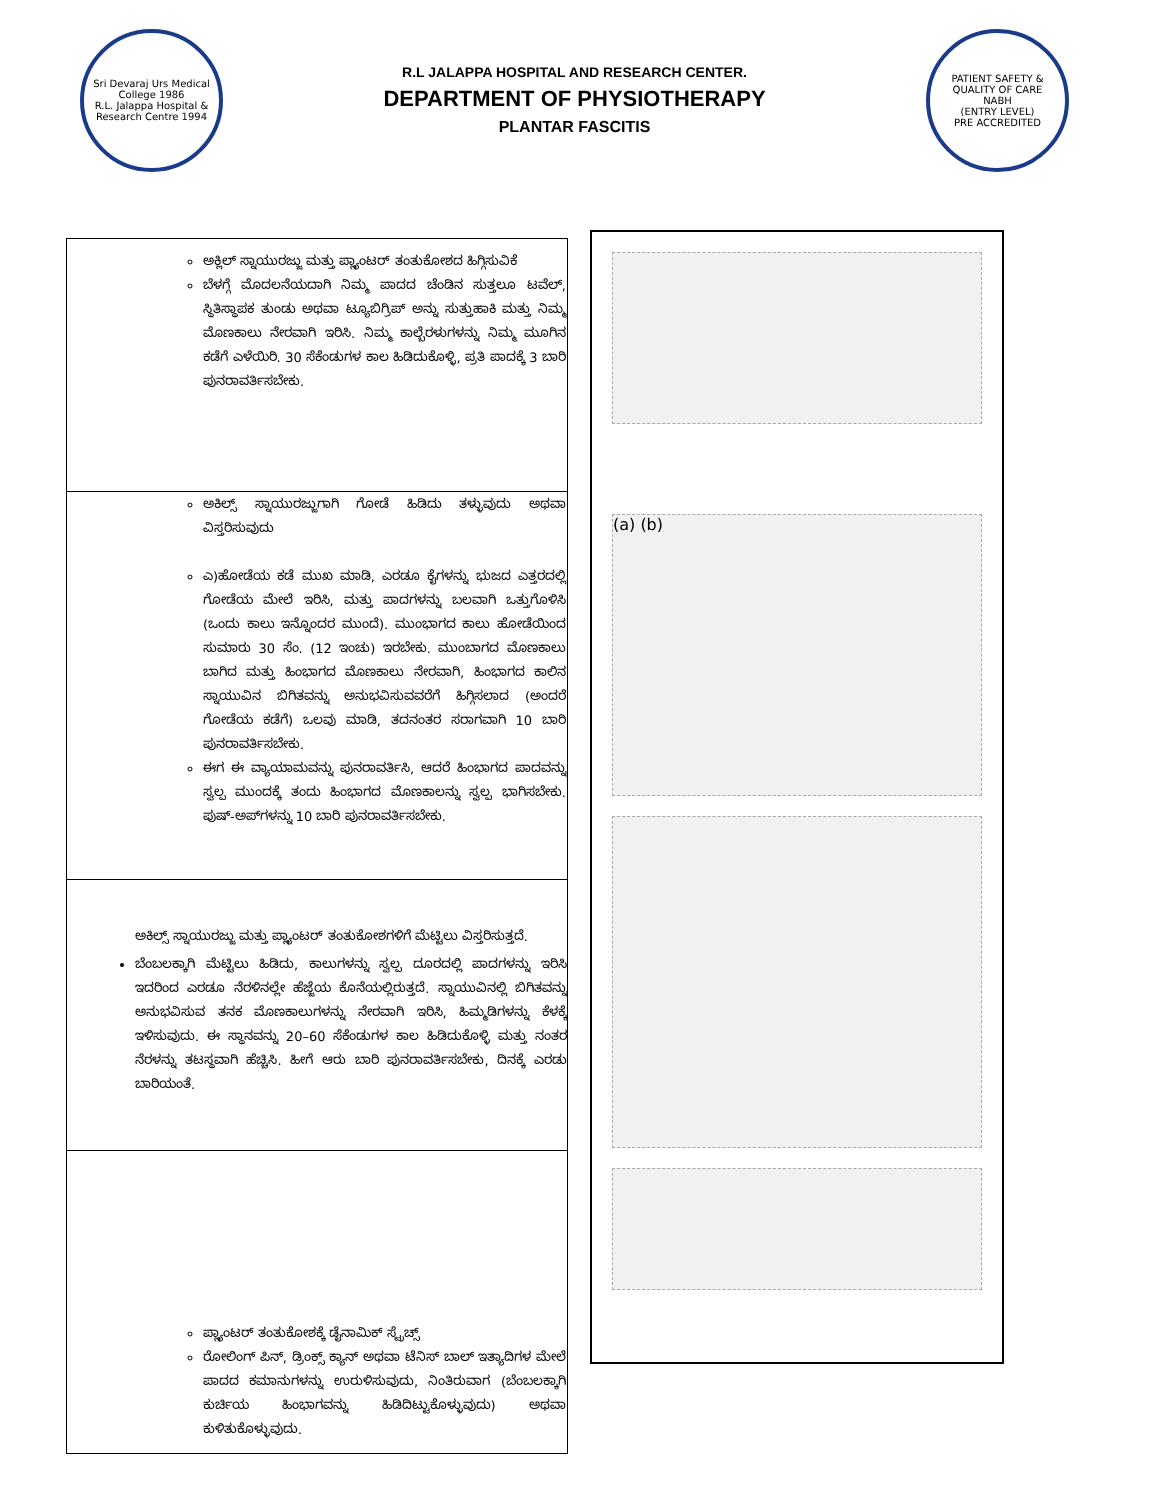Sri Devaraj Urs Medical College 1986
R.L. Jalappa Hospital & Research Centre 1994
R.L JALAPPA HOSPITAL AND RESEARCH CENTER.
DEPARTMENT OF PHYSIOTHERAPY
PLANTAR FASCITIS
PATIENT SAFETY & QUALITY OF CARE
NABH
(ENTRY LEVEL)
PRE ACCREDITED
| ಅಕ್ಲಿಲ್ ಸ್ನಾಯುರಜ್ಜು ಮತ್ತು ಪ್ಲ್ಯಾಂಟರ್ ತಂತುಕೋಶದ ಹಿಗ್ಗಿಸುವಿಕೆ ಬೆಳಗ್ಗೆ ಮೊದಲನೆಯದಾಗಿ ನಿಮ್ಮ ಪಾದದ ಚೆಂಡಿನ ಸುತ್ತಲೂ ಟವೆಲ್, ಸ್ಥಿತಿಸ್ಥಾಪಕ ತುಂಡು ಅಥವಾ ಟ್ಯೂಬಿಗ್ರಿಪ್ ಅನ್ನು ಸುತ್ತುಹಾಕಿ ಮತ್ತು ನಿಮ್ಮ ಮೊಣಕಾಲು ನೇರವಾಗಿ ಇರಿಸಿ. ನಿಮ್ಮ ಕಾಲ್ಬೆರಳುಗಳನ್ನು ನಿಮ್ಮ ಮೂಗಿನ ಕಡೆಗೆ ಎಳೆಯಿರಿ. 30 ಸೆಕೆಂಡುಗಳ ಕಾಲ ಹಿಡಿದುಕೊಳ್ಳಿ, ಪ್ರತಿ ಪಾದಕ್ಕೆ 3 ಬಾರಿ ಪುನರಾವರ್ತಿಸಬೇಕು. |
| ಅಕಿಲ್ಸ್ ಸ್ನಾಯುರಜ್ಜುಗಾಗಿ ಗೋಡೆ ಹಿಡಿದು ತಳ್ಳುವುದು ಅಥವಾ ವಿಸ್ತರಿಸುವುದು ಎ)ಹೋಡೆಯ ಕಡೆ ಮುಖ ಮಾಡಿ, ಎರಡೂ ಕೈಗಳನ್ನು ಭುಜದ ಎತ್ತರದಲ್ಲಿ ಗೋಡೆಯ ಮೇಲೆ ಇರಿಸಿ, ಮತ್ತು ಪಾದಗಳನ್ನು ಬಲವಾಗಿ ಒತ್ತುಗೊಳಿಸಿ (ಒಂದು ಕಾಲು ಇನ್ನೊಂದರ ಮುಂದೆ). ಮುಂಭಾಗದ ಕಾಲು ಹೋಡೆಯಿಂದ ಸುಮಾರು 30 ಸೆಂ. (12 ಇಂಚು) ಇರಬೇಕು. ಮುಂಬಾಗದ ಮೊಣಕಾಲು ಬಾಗಿದ ಮತ್ತು ಹಿಂಭಾಗದ ಮೊಣಕಾಲು ನೇರವಾಗಿ, ಹಿಂಭಾಗದ ಕಾಲಿನ ಸ್ನಾಯುವಿನ ಬಿಗಿತವನ್ನು ಅನುಭವಿಸುವವರೆಗೆ ಹಿಗ್ಗಿಸಲಾದ (ಅಂದರೆ ಗೋಡೆಯ ಕಡೆಗೆ) ಒಲವು ಮಾಡಿ, ತದನಂತರ ಸರಾಗವಾಗಿ 10 ಬಾರಿ ಪುನರಾವರ್ತಿಸಬೇಕು. ಈಗ ಈ ವ್ಯಾಯಾಮವನ್ನು ಪುನರಾವರ್ತಿಸಿ, ಆದರೆ ಹಿಂಭಾಗದ ಪಾದವನ್ನು ಸ್ವಲ್ಪ ಮುಂದಕ್ಕೆ ತಂದು ಹಿಂಭಾಗದ ಮೊಣಕಾಲನ್ನು ಸ್ವಲ್ಪ ಭಾಗಿಸಬೇಕು. ಪುಷ್-ಅಪ್‌ಗಳನ್ನು 10 ಬಾರಿ ಪುನರಾವರ್ತಿಸಬೇಕು. |
| ಅಕಿಲ್ಸ್ ಸ್ನಾಯುರಜ್ಜು ಮತ್ತು ಪ್ಲ್ಯಾಂಟರ್ ತಂತುಕೋಶಗಳಿಗೆ ಮೆಟ್ಟಿಲು ವಿಸ್ತರಿಸುತ್ತದೆ. ಬೆಂಬಲಕ್ಕಾಗಿ ಮೆಟ್ಟಿಲು ಹಿಡಿದು, ಕಾಲುಗಳನ್ನು ಸ್ವಲ್ಪ ದೂರದಲ್ಲಿ ಪಾದಗಳನ್ನು ಇರಿಸಿ ಇದರಿಂದ ಎರಡೂ ನೆರಳಿನಲ್ಲೇ ಹೆಜ್ಜೆಯ ಕೊನೆಯಲ್ಲಿರುತ್ತದೆ. ಸ್ನಾಯುವಿನಲ್ಲಿ ಬಿಗಿತವನ್ನು ಅನುಭವಿಸುವ ತನಕ ಮೊಣಕಾಲುಗಳನ್ನು ನೇರವಾಗಿ ಇರಿಸಿ, ಹಿಮ್ಮಡಿಗಳನ್ನು ಕೆಳಕ್ಕೆ ಇಳಿಸುವುದು. ಈ ಸ್ಥಾನವನ್ನು 20–60 ಸೆಕೆಂಡುಗಳ ಕಾಲ ಹಿಡಿದುಕೊಳ್ಳಿ ಮತ್ತು ನಂತರ ನೆರಳನ್ನು ತಟಸ್ಥವಾಗಿ ಹೆಚ್ಚಿಸಿ. ಹೀಗೆ ಆರು ಬಾರಿ ಪುನರಾವರ್ತಿಸಬೇಕು, ದಿನಕ್ಕೆ ಎರಡು ಬಾರಿಯಂತೆ. |
| ಪ್ಲ್ಯಾಂಟರ್ ತಂತುಕೋಶಕ್ಕೆ ಡೈನಾಮಿಕ್ ಸ್ಟ್ರೆಚ್ಸ್ ರೋಲಿಂಗ್ ಪಿನ್, ಡ್ರಿಂಕ್ಸ್ ಕ್ಯಾನ್ ಅಥವಾ ಟೆನಿಸ್ ಬಾಲ್ ಇತ್ಯಾದಿಗಳ ಮೇಲೆ ಪಾದದ ಕಮಾನುಗಳನ್ನು ಉರುಳಿಸುವುದು, ನಿಂತಿರುವಾಗ (ಬೆಂಬಲಕ್ಕಾಗಿ ಕುರ್ಚಿಯ ಹಿಂಭಾಗವನ್ನು ಹಿಡಿದಿಟ್ಟುಕೊಳ್ಳುವುದು) ಅಥವಾ ಕುಳಿತುಕೊಳ್ಳುವುದು. |
(a) (b)